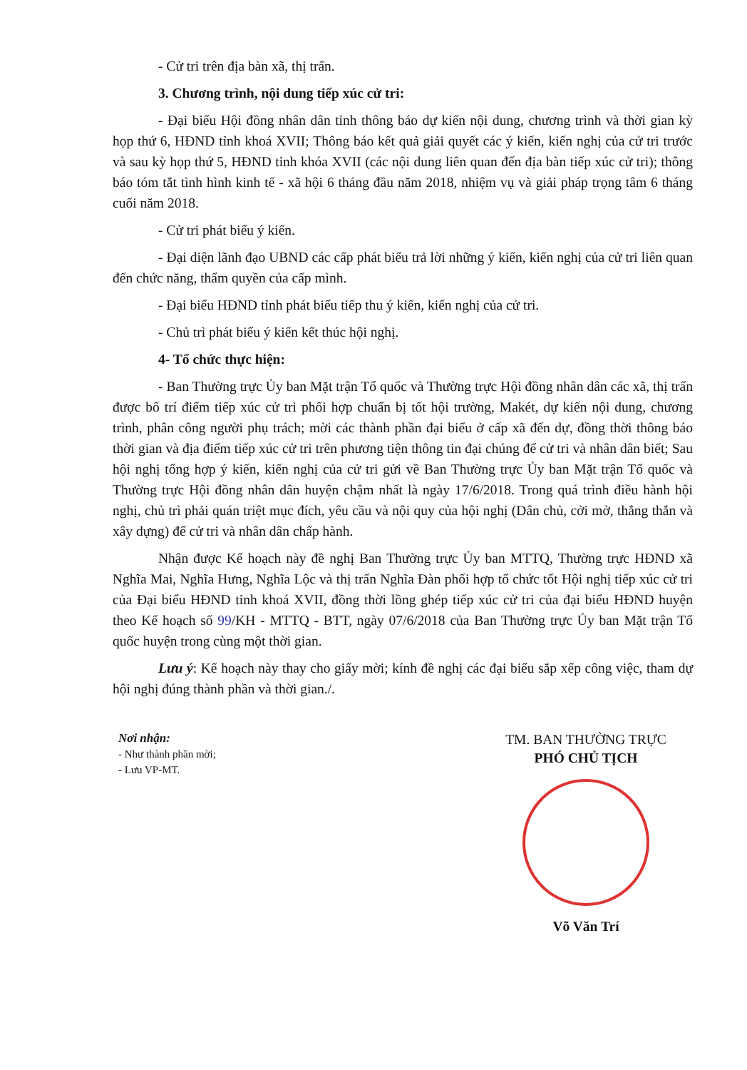- Cử tri trên địa bàn xã, thị trấn.
3. Chương trình, nội dung tiếp xúc cử tri:
- Đại biểu Hội đồng nhân dân tỉnh thông báo dự kiến nội dung, chương trình và thời gian kỳ họp thứ 6, HĐND tỉnh khoá XVII; Thông báo kết quả giải quyết các ý kiến, kiến nghị của cử tri trước và sau kỳ họp thứ 5, HĐND tỉnh khóa XVII (các nội dung liên quan đến địa bàn tiếp xúc cử tri); thông báo tóm tắt tình hình kinh tế - xã hội 6 tháng đầu năm 2018, nhiệm vụ và giải pháp trọng tâm 6 tháng cuối năm 2018.
- Cử tri phát biểu ý kiến.
- Đại diện lãnh đạo UBND các cấp phát biểu trả lời những ý kiến, kiến nghị của cử tri liên quan đến chức năng, thẩm quyền của cấp mình.
- Đại biểu HĐND tỉnh phát biểu tiếp thu ý kiến, kiến nghị của cử tri.
- Chủ trì phát biểu ý kiến kết thúc hội nghị.
4- Tổ chức thực hiện:
- Ban Thường trực Ủy ban Mặt trận Tổ quốc và Thường trực Hội đồng nhân dân các xã, thị trấn được bố trí điểm tiếp xúc cử tri phối hợp chuẩn bị tốt hội trường, Makét, dự kiến nội dung, chương trình, phân công người phụ trách; mời các thành phần đại biểu ở cấp xã đến dự, đồng thời thông báo thời gian và địa điểm tiếp xúc cử tri trên phương tiện thông tin đại chúng để cử tri và nhân dân biết; Sau hội nghị tổng hợp ý kiến, kiến nghị của cử tri gửi về Ban Thường trực Ủy ban Mặt trận Tổ quốc và Thường trực Hội đồng nhân dân huyện chậm nhất là ngày 17/6/2018. Trong quá trình điều hành hội nghị, chủ trì phải quán triệt mục đích, yêu cầu và nội quy của hội nghị (Dân chủ, cởi mở, thẳng thắn và xây dựng) để cử tri và nhân dân chấp hành.
Nhận được Kế hoạch này đề nghị Ban Thường trực Ủy ban MTTQ, Thường trực HĐND xã Nghĩa Mai, Nghĩa Hưng, Nghĩa Lộc và thị trấn Nghĩa Đàn phối hợp tổ chức tốt Hội nghị tiếp xúc cử tri của Đại biểu HĐND tỉnh khoá XVII, đồng thời lồng ghép tiếp xúc cử tri của đại biểu HĐND huyện theo Kế hoạch số 99/KH - MTTQ - BTT, ngày 07/6/2018 của Ban Thường trực Ủy ban Mặt trận Tổ quốc huyện trong cùng một thời gian.
Lưu ý: Kế hoạch này thay cho giấy mời; kính đề nghị các đại biểu sắp xếp công việc, tham dự hội nghị đúng thành phần và thời gian./.
Nơi nhận:
- Như thành phần mời;
- Lưu VP-MT.
TM. BAN THƯỜNG TRỰC
PHÓ CHỦ TỊCH
Võ Văn Trí